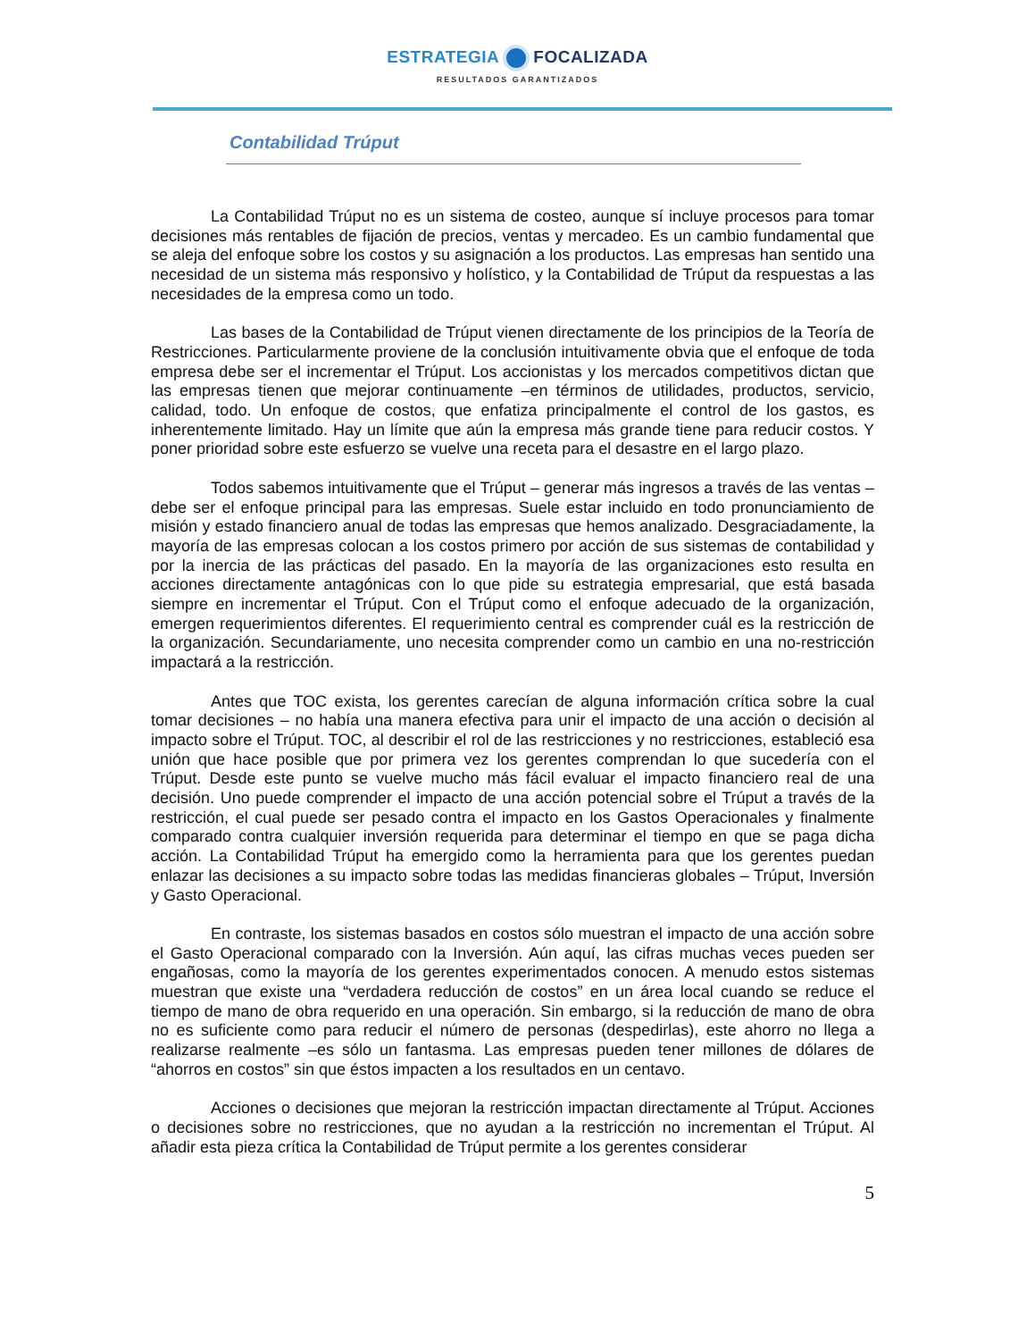ESTRATEGIA FOCALIZADA
RESULTADOS GARANTIZADOS
Contabilidad Trúput
La Contabilidad Trúput no es un sistema de costeo, aunque sí incluye procesos para tomar decisiones más rentables de fijación de precios, ventas y mercadeo. Es un cambio fundamental que se aleja del enfoque sobre los costos y su asignación a los productos. Las empresas han sentido una necesidad de un sistema más responsivo y holístico, y la Contabilidad de Trúput da respuestas a las necesidades de la empresa como un todo.
Las bases de la Contabilidad de Trúput vienen directamente de los principios de la Teoría de Restricciones. Particularmente proviene de la conclusión intuitivamente obvia que el enfoque de toda empresa debe ser el incrementar el Trúput. Los accionistas y los mercados competitivos dictan que las empresas tienen que mejorar continuamente –en términos de utilidades, productos, servicio, calidad, todo. Un enfoque de costos, que enfatiza principalmente el control de los gastos, es inherentemente limitado. Hay un límite que aún la empresa más grande tiene para reducir costos. Y poner prioridad sobre este esfuerzo se vuelve una receta para el desastre en el largo plazo.
Todos sabemos intuitivamente que el Trúput – generar más ingresos a través de las ventas – debe ser el enfoque principal para las empresas. Suele estar incluido en todo pronunciamiento de misión y estado financiero anual de todas las empresas que hemos analizado. Desgraciadamente, la mayoría de las empresas colocan a los costos primero por acción de sus sistemas de contabilidad y por la inercia de las prácticas del pasado. En la mayoría de las organizaciones esto resulta en acciones directamente antagónicas con lo que pide su estrategia empresarial, que está basada siempre en incrementar el Trúput. Con el Trúput como el enfoque adecuado de la organización, emergen requerimientos diferentes. El requerimiento central es comprender cuál es la restricción de la organización. Secundariamente, uno necesita comprender como un cambio en una no-restricción impactará a la restricción.
Antes que TOC exista, los gerentes carecían de alguna información crítica sobre la cual tomar decisiones – no había una manera efectiva para unir el impacto de una acción o decisión al impacto sobre el Trúput. TOC, al describir el rol de las restricciones y no restricciones, estableció esa unión que hace posible que por primera vez los gerentes comprendan lo que sucedería con el Trúput. Desde este punto se vuelve mucho más fácil evaluar el impacto financiero real de una decisión. Uno puede comprender el impacto de una acción potencial sobre el Trúput a través de la restricción, el cual puede ser pesado contra el impacto en los Gastos Operacionales y finalmente comparado contra cualquier inversión requerida para determinar el tiempo en que se paga dicha acción. La Contabilidad Trúput ha emergido como la herramienta para que los gerentes puedan enlazar las decisiones a su impacto sobre todas las medidas financieras globales – Trúput, Inversión y Gasto Operacional.
En contraste, los sistemas basados en costos sólo muestran el impacto de una acción sobre el Gasto Operacional comparado con la Inversión. Aún aquí, las cifras muchas veces pueden ser engañosas, como la mayoría de los gerentes experimentados conocen. A menudo estos sistemas muestran que existe una “verdadera reducción de costos” en un área local cuando se reduce el tiempo de mano de obra requerido en una operación. Sin embargo, si la reducción de mano de obra no es suficiente como para reducir el número de personas (despedirlas), este ahorro no llega a realizarse realmente –es sólo un fantasma. Las empresas pueden tener millones de dólares de “ahorros en costos” sin que éstos impacten a los resultados en un centavo.
Acciones o decisiones que mejoran la restricción impactan directamente al Trúput. Acciones o decisiones sobre no restricciones, que no ayudan a la restricción no incrementan el Trúput. Al añadir esta pieza crítica la Contabilidad de Trúput permite a los gerentes considerar
5